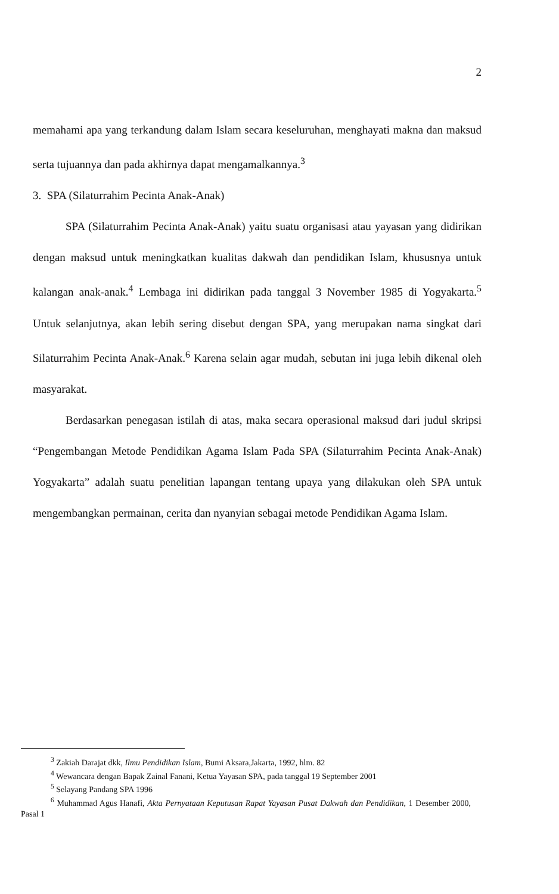2
memahami apa yang terkandung dalam Islam secara keseluruhan, menghayati makna dan maksud serta tujuannya dan pada akhirnya dapat mengamalkannya.<sup>3</sup>
3. SPA (Silaturrahim Pecinta Anak-Anak)
SPA (Silaturrahim Pecinta Anak-Anak) yaitu suatu organisasi atau yayasan yang didirikan dengan maksud untuk meningkatkan kualitas dakwah dan pendidikan Islam, khususnya untuk kalangan anak-anak.<sup>4</sup> Lembaga ini didirikan pada tanggal 3 November 1985 di Yogyakarta.<sup>5</sup> Untuk selanjutnya, akan lebih sering disebut dengan SPA, yang merupakan nama singkat dari Silaturrahim Pecinta Anak-Anak.<sup>6</sup> Karena selain agar mudah, sebutan ini juga lebih dikenal oleh masyarakat.
Berdasarkan penegasan istilah di atas, maka secara operasional maksud dari judul skripsi “Pengembangan Metode Pendidikan Agama Islam Pada SPA (Silaturrahim Pecinta Anak-Anak) Yogyakarta” adalah suatu penelitian lapangan tentang upaya yang dilakukan oleh SPA untuk mengembangkan permainan, cerita dan nyanyian sebagai metode Pendidikan Agama Islam.
<sup>3</sup> Zakiah Darajat dkk, Ilmu Pendidikan Islam, Bumi Aksara,Jakarta, 1992, hlm. 82
<sup>4</sup> Wewancara dengan Bapak Zainal Fanani, Ketua Yayasan SPA, pada tanggal 19 September 2001
<sup>5</sup> Selayang Pandang SPA 1996
<sup>6</sup> Muhammad Agus Hanafi, Akta Pernyataan Keputusan Rapat Yayasan Pusat Dakwah dan Pendidikan, 1 Desember 2000, Pasal 1